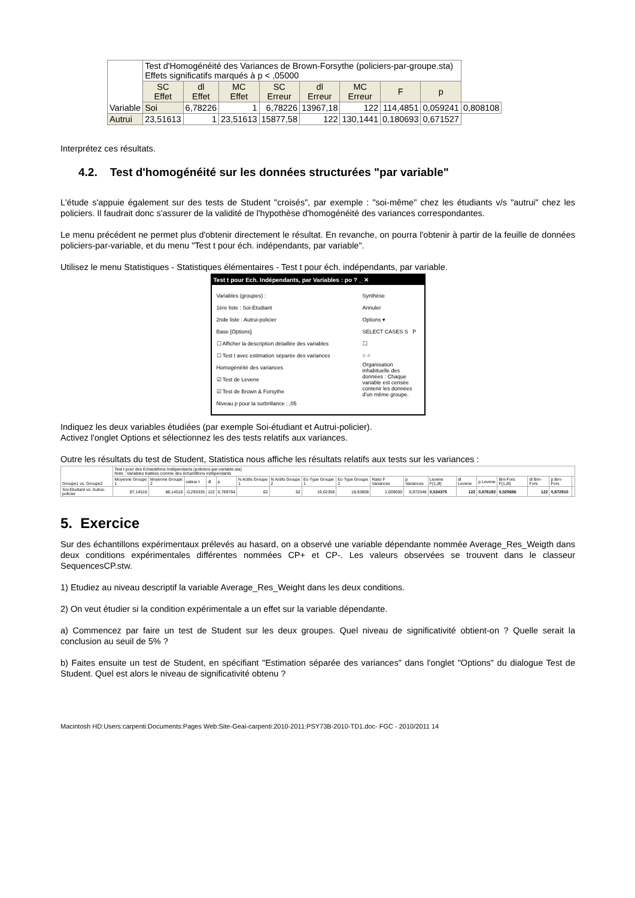| Variable | Test d'Homogénéité des Variances de Brown-Forsythe (policiers-par-groupe.sta) Effets significatifs marqués à p < ,05000 | | | | | | | | |
| | SC Effet | dl Effet | MC Effet | SC Erreur | dl Erreur | MC Erreur | F | p | |
| | Soi | 6,78226 | 1 | 6,78226 | 13967,18 | 122 | 114,4851 | 0,059241 | 0,808108 |
| Autrui | 23,51613 | 1 | 23,51613 | 15877,58 | 122 | 130,1441 | 0,180693 | 0,671527 | |
Interprétez ces résultats.
4.2. Test d'homogénéité sur les données structurées "par variable"
L'étude s'appuie également sur des tests de Student "croisés", par exemple : "soi-même" chez les étudiants v/s "autrui" chez les policiers. Il faudrait donc s'assurer de la validité de l'hypothèse d'homogénéité des variances correspondantes.
Le menu précédent ne permet plus d'obtenir directement le résultat. En revanche, on pourra l'obtenir à partir de la feuille de données policiers-par-variable, et du menu "Test t pour éch. indépendants, par variable".
Utilisez le menu Statistiques - Statistiques élémentaires - Test t pour éch. indépendants, par variable.
Test t pour Ech. Indépendants, par Variables : po ? _ ✕
Variables (groupes) :
1ère liste : Soi-Etudiant
2nde liste : Autrui-policier
Base [Options]
☐ Afficher la description détaillée des variables
☐ Test t avec estimation séparée des variances
Homogénéité des variances
☑ Test de Levene
☑ Test de Brown & Forsythe
Niveau p pour la surbrillance : ,05
Synthèse
Annuler
Options ▾
SELECT CASES S P
☐
○ ○
Organisation inhabituelle des données : Chaque variable est censée contenir les données d'un même groupe.
Indiquez les deux variables étudiées (par exemple Soi-étudiant et Autrui-policier).
Activez l'onglet Options et sélectionnez les des tests relatifs aux variances.
Outre les résultats du test de Student, Statistica nous affiche les résultats relatifs aux tests sur les variances :
| Groupe1 vs. Groupe2 | Test t pour des Echantillons Indépendants (policiers-par-variable.sta) Note : Variables traitées comme des échantillons indépendants | | | | | | | | | | | | | | | | | |
| | Moyenne Groupe 1 | Moyenne Groupe 2 | valeur t | dl | p | N Actifs Groupe 1 | N Actifs Groupe 2 | Ec-Type Groupe 1 | Ec-Type Groupe 2 | Ratio F Variances | p Variances | Levene F(1,dl) | dl Levene | p Levene | Brn-Fors F(1,dl) | dl Brn-Fors | p Brn-Fors | |
| Soi-Etudiant vs. Autrui-policier | 87,14516 | 88,14516 | -0,293335 | 122 | 0,769764 | 62 | 62 | 19,02358 | 18,93808 | 1,009050 | 0,972048 | 0,024375 | 122 | 0,876192 | 0,025696 | 122 | 0,872910 | |
5. Exercice
Sur des échantillons expérimentaux prélevés au hasard, on a observé une variable dépendante nommée Average_Res_Weigth dans deux conditions expérimentales différentes nommées CP+ et CP-. Les valeurs observées se trouvent dans le classeur SequencesCP.stw.
1) Etudiez au niveau descriptif la variable Average_Res_Weight dans les deux conditions.
2) On veut étudier si la condition expérimentale a un effet sur la variable dépendante.
a) Commencez par faire un test de Student sur les deux groupes. Quel niveau de significativité obtient-on ? Quelle serait la conclusion au seuil de 5% ?
b) Faites ensuite un test de Student, en spécifiant "Estimation séparée des variances" dans l'onglet "Options" du dialogue Test de Student. Quel est alors le niveau de significativité obtenu ?
Macintosh HD:Users:carpenti:Documents:Pages Web:Site-Geai-carpenti:2010-2011:PSY73B-2010-TD1.doc- FGC - 2010/2011 14